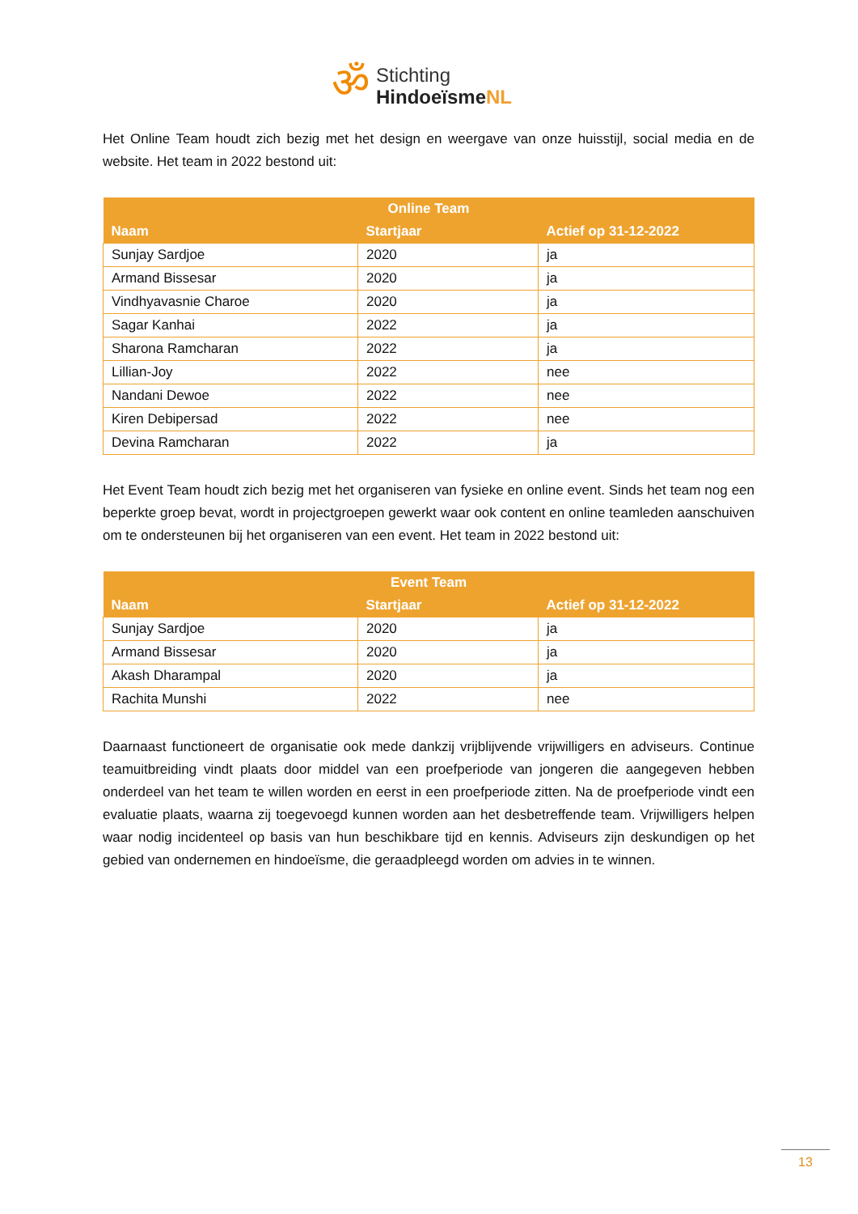ॐ
Stichting
HindoeïsmeNL
Het Online Team houdt zich bezig met het design en weergave van onze huisstijl, social media en de website. Het team in 2022 bestond uit:
| Online Team | | |
| --- | --- | --- |
| Naam | Startjaar | Actief op 31-12-2022 |
| Sunjay Sardjoe | 2020 | ja |
| Armand Bissesar | 2020 | ja |
| Vindhyavasnie Charoe | 2020 | ja |
| Sagar Kanhai | 2022 | ja |
| Sharona Ramcharan | 2022 | ja |
| Lillian-Joy | 2022 | nee |
| Nandani Dewoe | 2022 | nee |
| Kiren Debipersad | 2022 | nee |
| Devina Ramcharan | 2022 | ja |
Het Event Team houdt zich bezig met het organiseren van fysieke en online event. Sinds het team nog een beperkte groep bevat, wordt in projectgroepen gewerkt waar ook content en online teamleden aanschuiven om te ondersteunen bij het organiseren van een event. Het team in 2022 bestond uit:
| Event Team | | |
| --- | --- | --- |
| Naam | Startjaar | Actief op 31-12-2022 |
| Sunjay Sardjoe | 2020 | ja |
| Armand Bissesar | 2020 | ja |
| Akash Dharampal | 2020 | ja |
| Rachita Munshi | 2022 | nee |
Daarnaast functioneert de organisatie ook mede dankzij vrijblijvende vrijwilligers en adviseurs. Continue teamuitbreiding vindt plaats door middel van een proefperiode van jongeren die aangegeven hebben onderdeel van het team te willen worden en eerst in een proefperiode zitten. Na de proefperiode vindt een evaluatie plaats, waarna zij toegevoegd kunnen worden aan het desbetreffende team. Vrijwilligers helpen waar nodig incidenteel op basis van hun beschikbare tijd en kennis. Adviseurs zijn deskundigen op het gebied van ondernemen en hindoeïsme, die geraadpleegd worden om advies in te winnen.
13